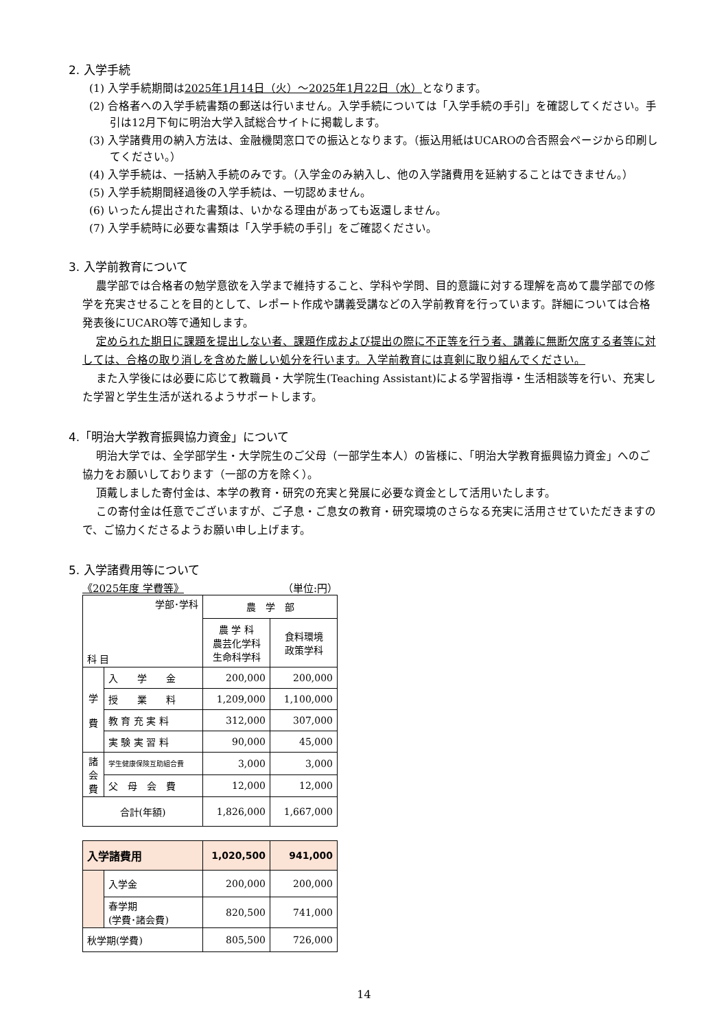2. 入学手続
(1) 入学手続期間は2025年1月14日（火）～2025年1月22日（水）となります。
(2) 合格者への入学手続書類の郵送は行いません。入学手続については「入学手続の手引」を確認してください。手引は12月下旬に明治大学入試総合サイトに掲載します。
(3) 入学諸費用の納入方法は、金融機関窓口での振込となります。（振込用紙はUCAROの合否照会ページから印刷してください。）
(4) 入学手続は、一括納入手続のみです。（入学金のみ納入し、他の入学諸費用を延納することはできません。）
(5) 入学手続期間経過後の入学手続は、一切認めません。
(6) いったん提出された書類は、いかなる理由があっても返還しません。
(7) 入学手続時に必要な書類は「入学手続の手引」をご確認ください。
3. 入学前教育について
農学部では合格者の勉学意欲を入学まで維持すること、学科や学問、目的意識に対する理解を高めて農学部での修学を充実させることを目的として、レポート作成や講義受講などの入学前教育を行っています。詳細については合格発表後にUCARO等で通知します。
定められた期日に課題を提出しない者、課題作成および提出の際に不正等を行う者、講義に無断欠席する者等に対しては、合格の取り消しを含めた厳しい処分を行います。入学前教育には真剣に取り組んでください。
また入学後には必要に応じて教職員・大学院生(Teaching Assistant)による学習指導・生活相談等を行い、充実した学習と学生生活が送れるようサポートします。
4.「明治大学教育振興協力資金」について
明治大学では、全学部学生・大学院生のご父母（一部学生本人）の皆様に、「明治大学教育振興協力資金」へのご協力をお願いしております（一部の方を除く）。
頂戴しました寄付金は、本学の教育・研究の充実と発展に必要な資金として活用いたします。
この寄付金は任意でございますが、ご子息・ご息女の教育・研究環境のさらなる充実に活用させていただきますので、ご協力くださるようお願い申し上げます。
5. 入学諸費用等について
《2025年度 学費等》 （単位:円）
| 学部･学科 科 目 | | 農 学 部 | |
| | | 農 学 科 農芸化学科 生命科学科 | 食料環境 政策学科 |
| 学 費 | 入 学 金 | 200,000 | 200,000 |
| | 授 業 料 | 1,209,000 | 1,100,000 |
| | 教 育 充 実 料 | 312,000 | 307,000 |
| | 実 験 実 習 料 | 90,000 | 45,000 |
| 諸 会 費 | 学生健康保険互助組合費 | 3,000 | 3,000 |
| | 父 母 会 費 | 12,000 | 12,000 |
| 合計(年額) | | 1,826,000 | 1,667,000 |
| 入学諸費用 | | 1,020,500 | 941,000 |
| | 入学金 | 200,000 | 200,000 |
| | 春学期 (学費･諸会費) | 820,500 | 741,000 |
| 秋学期(学費) | | 805,500 | 726,000 |
14